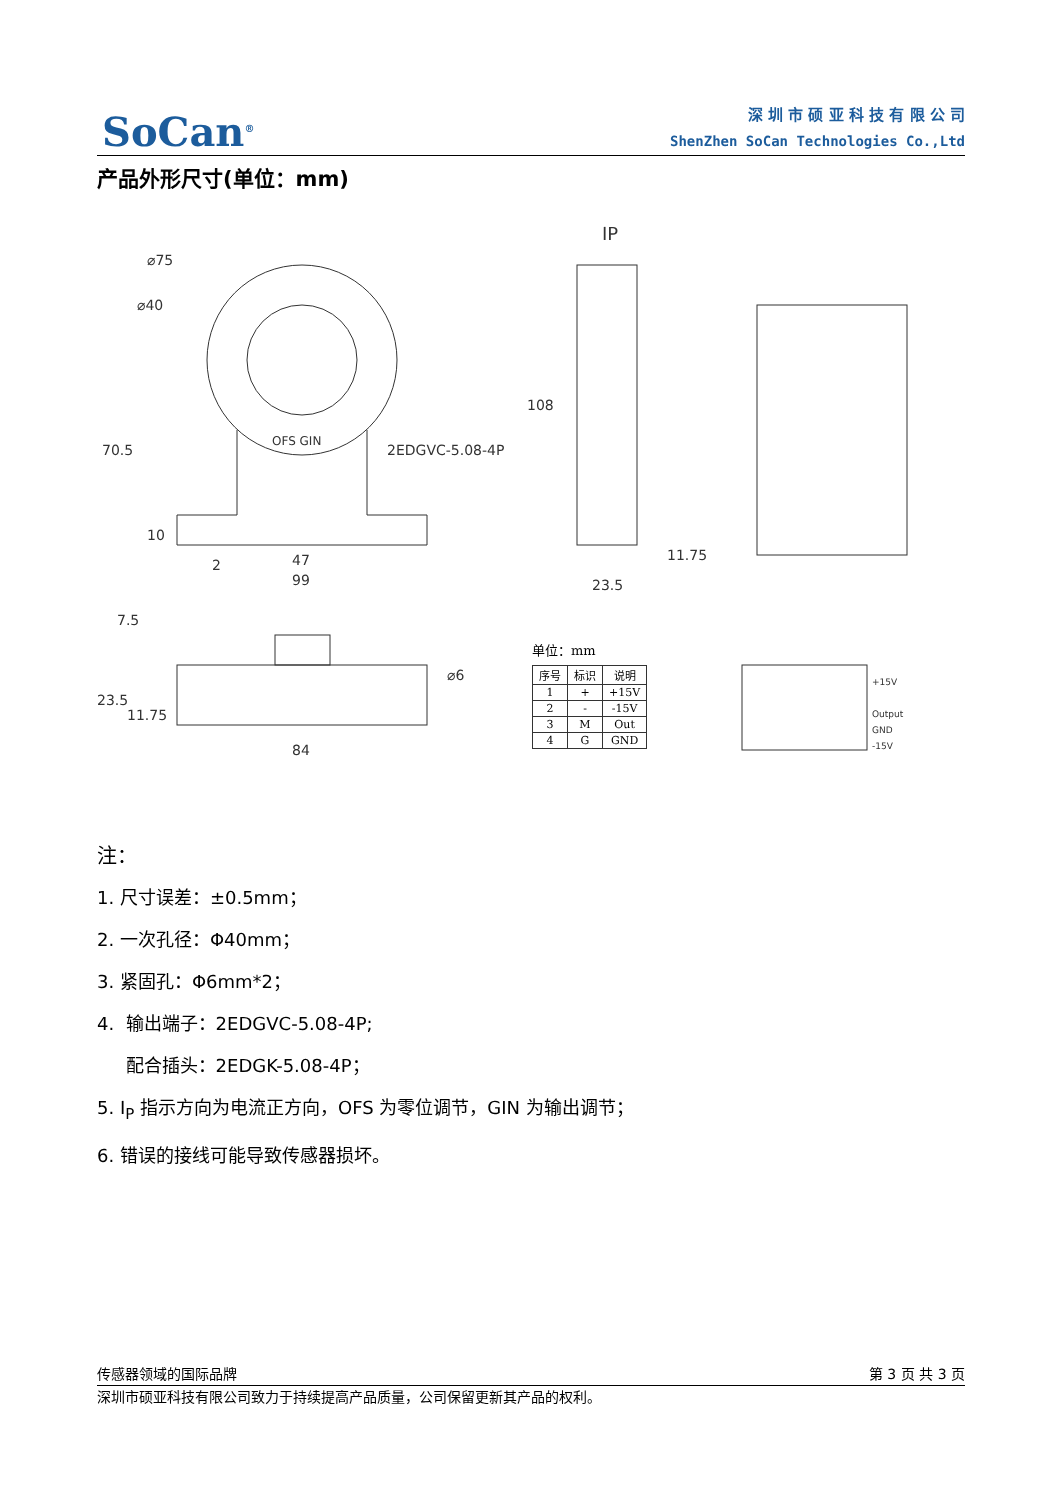SoCan<sup>®</sup>
深 圳 市 硕 亚 科 技 有 限 公 司
ShenZhen SoCan Technologies Co.,Ltd
产品外形尺寸(单位：mm)
⌀75
⌀40
70.5
OFS GIN
2EDGVC-5.08-4P
10
2
47
99
IP
108
11.75
23.5
7.5
⌀6
23.5
11.75
84
+15V
Output
GND
-15V
单位：mm
| 序号 | 标识 | 说明 |
| --- | --- | --- |
| 1 | + | +15V |
| 2 | - | -15V |
| 3 | M | Out |
| 4 | G | GND |
注：
1. 尺寸误差：±0.5mm；
2. 一次孔径：Φ40mm；
3. 紧固孔：Φ6mm*2；
4. 输出端子：2EDGVC-5.08-4P;
配合插头：2EDGK-5.08-4P；
5. I<sub>P</sub> 指示方向为电流正方向，OFS 为零位调节，GIN 为输出调节；
6. 错误的接线可能导致传感器损坏。
传感器领域的国际品牌 第 3 页 共 3 页
深圳市硕亚科技有限公司致力于持续提高产品质量，公司保留更新其产品的权利。